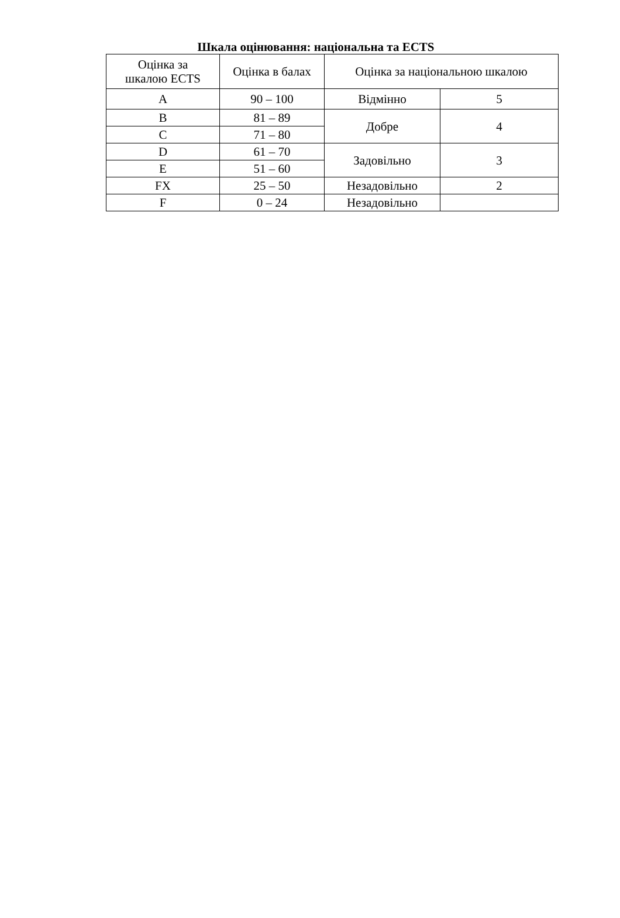Шкала оцінювання: національна та ECTS
| Оцінка за шкалою ECTS | Оцінка в балах | Оцінка за національною шкалою | |
| --- | --- | --- | --- |
| A | 90 – 100 | Відмінно | 5 |
| B | 81 – 89 | Добре | 4 |
| C | 71 – 80 | | |
| D | 61 – 70 | Задовільно | 3 |
| E | 51 – 60 | | |
| FX | 25 – 50 | Незадовільно | 2 |
| F | 0 – 24 | Незадовільно | |